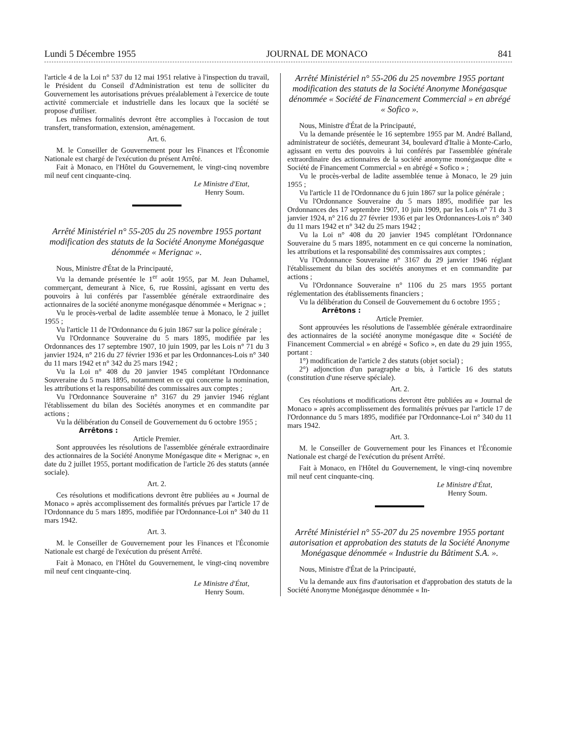Lundi 5 Décembre 1955 JOURNAL DE MONACO 841
l'article 4 de la Loi n° 537 du 12 mai 1951 relative à l'inspection du travail, le Président du Conseil d'Administration est tenu de solliciter du Gouvernement les autorisations prévues préalablement à l'exercice de toute activité commerciale et industrielle dans les locaux que la société se propose d'utiliser.
Les mêmes formalités devront être accomplies à l'occasion de tout transfert, transformation, extension, aménagement.
Art. 6.
M. le Conseiller de Gouvernement pour les Finances et l'Économie Nationale est chargé de l'exécution du présent Arrêté.
Fait à Monaco, en l'Hôtel du Gouvernement, le vingt-cinq novembre mil neuf cent cinquante-cinq.
Le Ministre d'Etat,
Henry Soum.
Arrêté Ministériel n° 55-205 du 25 novembre 1955 portant modification des statuts de la Société Anonyme Monégasque dénommée « Merignac ».
Nous, Ministre d'État de la Principauté,
Vu la demande présentée le 1<sup>er</sup> août 1955, par M. Jean Duhamel, commerçant, demeurant à Nice, 6, rue Rossini, agissant en vertu des pouvoirs à lui conférés par l'assemblée générale extraordinaire des actionnaires de la société anonyme monégasque dénommée « Merignac » ;
Vu le procès-verbal de ladite assemblée tenue à Monaco, le 2 juillet 1955 ;
Vu l'article 11 de l'Ordonnance du 6 juin 1867 sur la police générale ;
Vu l'Ordonnance Souveraine du 5 mars 1895, modifiée par les Ordonnances des 17 septembre 1907, 10 juin 1909, par les Lois n° 71 du 3 janvier 1924, n° 216 du 27 février 1936 et par les Ordonnances-Lois n° 340 du 11 mars 1942 et n° 342 du 25 mars 1942 ;
Vu la Loi n° 408 du 20 janvier 1945 complétant l'Ordonnance Souveraine du 5 mars 1895, notamment en ce qui concerne la nomination, les attributions et la responsabilité des commissaires aux comptes ;
Vu l'Ordonnance Souveraine n° 3167 du 29 janvier 1946 réglant l'établissement du bilan des Sociétés anonymes et en commandite par actions ;
Vu la délibération du Conseil de Gouvernement du 6 octobre 1955 ;
Arrêtons :
Article Premier.
Sont approuvées les résolutions de l'assemblée générale extraordinaire des actionnaires de la Société Anonyme Monégasque dite « Merignac », en date du 2 juillet 1955, portant modification de l'article 26 des statuts (année sociale).
Art. 2.
Ces résolutions et modifications devront être publiées au « Journal de Monaco » après accomplissement des formalités prévues par l'article 17 de l'Ordonnance du 5 mars 1895, modifiée par l'Ordonnance-Loi n° 340 du 11 mars 1942.
Art. 3.
M. le Conseiller de Gouvernement pour les Finances et l'Économie Nationale est chargé de l'exécution du présent Arrêté.
Fait à Monaco, en l'Hôtel du Gouvernement, le vingt-cinq novembre mil neuf cent cinquante-cinq.
Le Ministre d'État,
Henry Soum.
Arrêté Ministériel n° 55-206 du 25 novembre 1955 portant modification des statuts de la Société Anonyme Monégasque dénommée « Société de Financement Commercial » en abrégé « Sofico ».
Nous, Ministre d'État de la Principauté,
Vu la demande présentée le 16 septembre 1955 par M. André Balland, administrateur de sociétés, demeurant 34, boulevard d'Italie à Monte-Carlo, agissant en vertu des pouvoirs à lui conférés par l'assemblée générale extraordinaire des actionnaires de la société anonyme monégasque dite « Société de Financement Commercial » en abrégé « Sofico » ;
Vu le procès-verbal de ladite assemblée tenue à Monaco, le 29 juin 1955 ;
Vu l'article 11 de l'Ordonnance du 6 juin 1867 sur la police générale ;
Vu l'Ordonnance Souveraine du 5 mars 1895, modifiée par les Ordonnances des 17 septembre 1907, 10 juin 1909, par les Lois n° 71 du 3 janvier 1924, n° 216 du 27 février 1936 et par les Ordonnances-Lois n° 340 du 11 mars 1942 et n° 342 du 25 mars 1942 ;
Vu la Loi n° 408 du 20 janvier 1945 complétant l'Ordonnance Souveraine du 5 mars 1895, notamment en ce qui concerne la nomination, les attributions et la responsabilité des commissaires aux comptes ;
Vu l'Ordonnance Souveraine n° 3167 du 29 janvier 1946 réglant l'établissement du bilan des sociétés anonymes et en commandite par actions ;
Vu l'Ordonnance Souveraine n° 1106 du 25 mars 1955 portant réglementation des établissements financiers ;
Vu la délibération du Conseil de Gouvernement du 6 octobre 1955 ;
Arrêtons :
Article Premier.
Sont approuvées les résolutions de l'assemblée générale extraordinaire des actionnaires de la société anonyme monégasque dite « Société de Financement Commercial » en abrégé « Sofico », en date du 29 juin 1955, portant :
1°) modification de l'article 2 des statuts (objet social) ;
2°) adjonction d'un paragraphe a bis, à l'article 16 des statuts (constitution d'une réserve spéciale).
Art. 2.
Ces résolutions et modifications devront être publiées au « Journal de Monaco » après accomplissement des formalités prévues par l'article 17 de l'Ordonnance du 5 mars 1895, modifiée par l'Ordonnance-Loi n° 340 du 11 mars 1942.
Art. 3.
M. le Conseiller de Gouvernement pour les Finances et l'Économie Nationale est chargé de l'exécution du présent Arrêté.
Fait à Monaco, en l'Hôtel du Gouvernement, le vingt-cinq novembre mil neuf cent cinquante-cinq.
Le Ministre d'État,
Henry Soum.
Arrêté Ministériel n° 55-207 du 25 novembre 1955 portant autorisation et approbation des statuts de la Société Anonyme Monégasque dénommée « Industrie du Bâtiment S.A. ».
Nous, Ministre d'État de la Principauté,
Vu la demande aux fins d'autorisation et d'approbation des statuts de la Société Anonyme Monégasque dénommée « In-